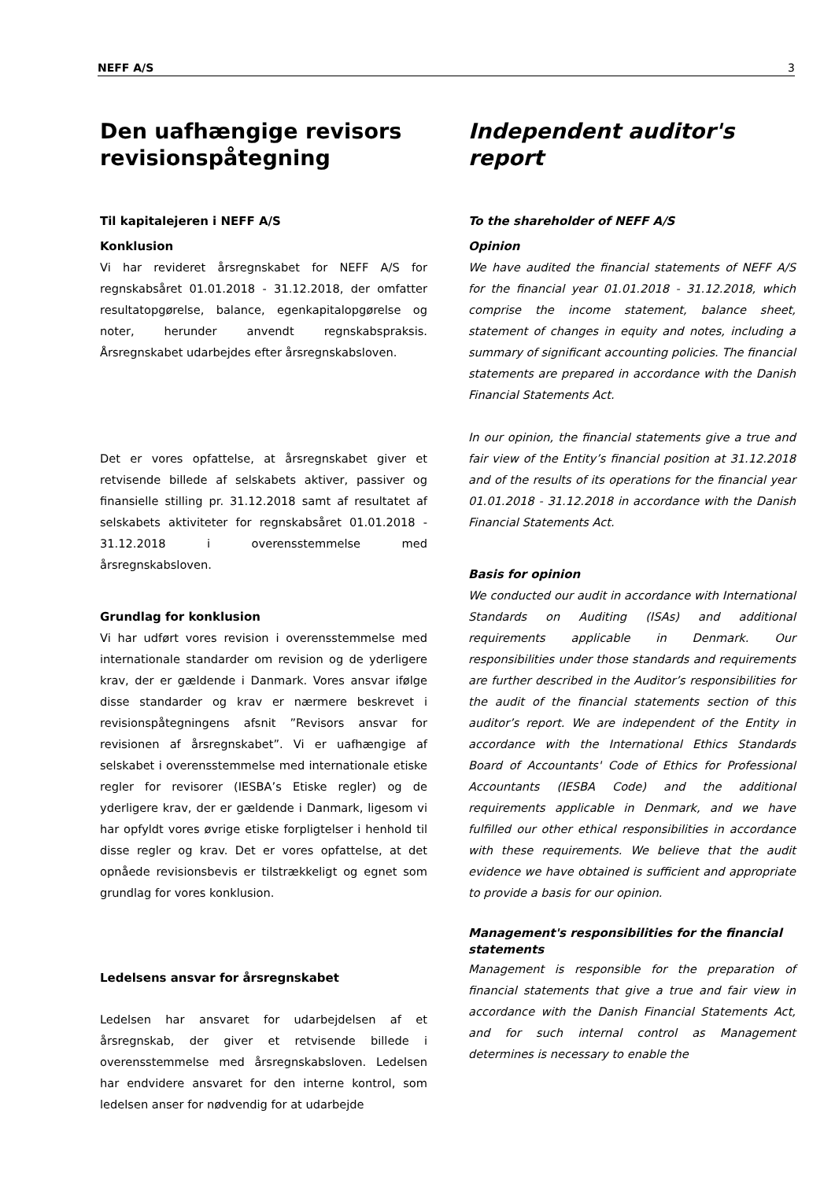NEFF A/S 3
Den uafhængige revisors revisionspåtegning
Til kapitalejeren i NEFF A/S
Konklusion
Vi har revideret årsregnskabet for NEFF A/S for regnskabsåret 01.01.2018 - 31.12.2018, der omfatter resultatopgørelse, balance, egenkapitalopgørelse og noter, herunder anvendt regnskabspraksis. Årsregnskabet udarbejdes efter årsregnskabsloven.
Det er vores opfattelse, at årsregnskabet giver et retvisende billede af selskabets aktiver, passiver og finansielle stilling pr. 31.12.2018 samt af resultatet af selskabets aktiviteter for regnskabsåret 01.01.2018 - 31.12.2018 i overensstemmelse med årsregnskabsloven.
Grundlag for konklusion
Vi har udført vores revision i overensstemmelse med internationale standarder om revision og de yderligere krav, der er gældende i Danmark. Vores ansvar ifølge disse standarder og krav er nærmere beskrevet i revisionspåtegningens afsnit ”Revisors ansvar for revisionen af årsregnskabet”. Vi er uafhængige af selskabet i overensstemmelse med internationale etiske regler for revisorer (IESBA’s Etiske regler) og de yderligere krav, der er gældende i Danmark, ligesom vi har opfyldt vores øvrige etiske forpligtelser i henhold til disse regler og krav. Det er vores opfattelse, at det opnåede revisionsbevis er tilstrækkeligt og egnet som grundlag for vores konklusion.
Ledelsens ansvar for årsregnskabet
Ledelsen har ansvaret for udarbejdelsen af et årsregnskab, der giver et retvisende billede i overensstemmelse med årsregnskabsloven. Ledelsen har endvidere ansvaret for den interne kontrol, som ledelsen anser for nødvendig for at udarbejde
Independent auditor's report
To the shareholder of NEFF A/S
Opinion
We have audited the financial statements of NEFF A/S for the financial year 01.01.2018 - 31.12.2018, which comprise the income statement, balance sheet, statement of changes in equity and notes, including a summary of significant accounting policies. The financial statements are prepared in accordance with the Danish Financial Statements Act.
In our opinion, the financial statements give a true and fair view of the Entity’s financial position at 31.12.2018 and of the results of its operations for the financial year 01.01.2018 - 31.12.2018 in accordance with the Danish Financial Statements Act.
Basis for opinion
We conducted our audit in accordance with International Standards on Auditing (ISAs) and additional requirements applicable in Denmark. Our responsibilities under those standards and requirements are further described in the Auditor’s responsibilities for the audit of the financial statements section of this auditor’s report. We are independent of the Entity in accordance with the International Ethics Standards Board of Accountants' Code of Ethics for Professional Accountants (IESBA Code) and the additional requirements applicable in Denmark, and we have fulfilled our other ethical responsibilities in accordance with these requirements. We believe that the audit evidence we have obtained is sufficient and appropriate to provide a basis for our opinion.
Management's responsibilities for the financial statements
Management is responsible for the preparation of financial statements that give a true and fair view in accordance with the Danish Financial Statements Act, and for such internal control as Management determines is necessary to enable the